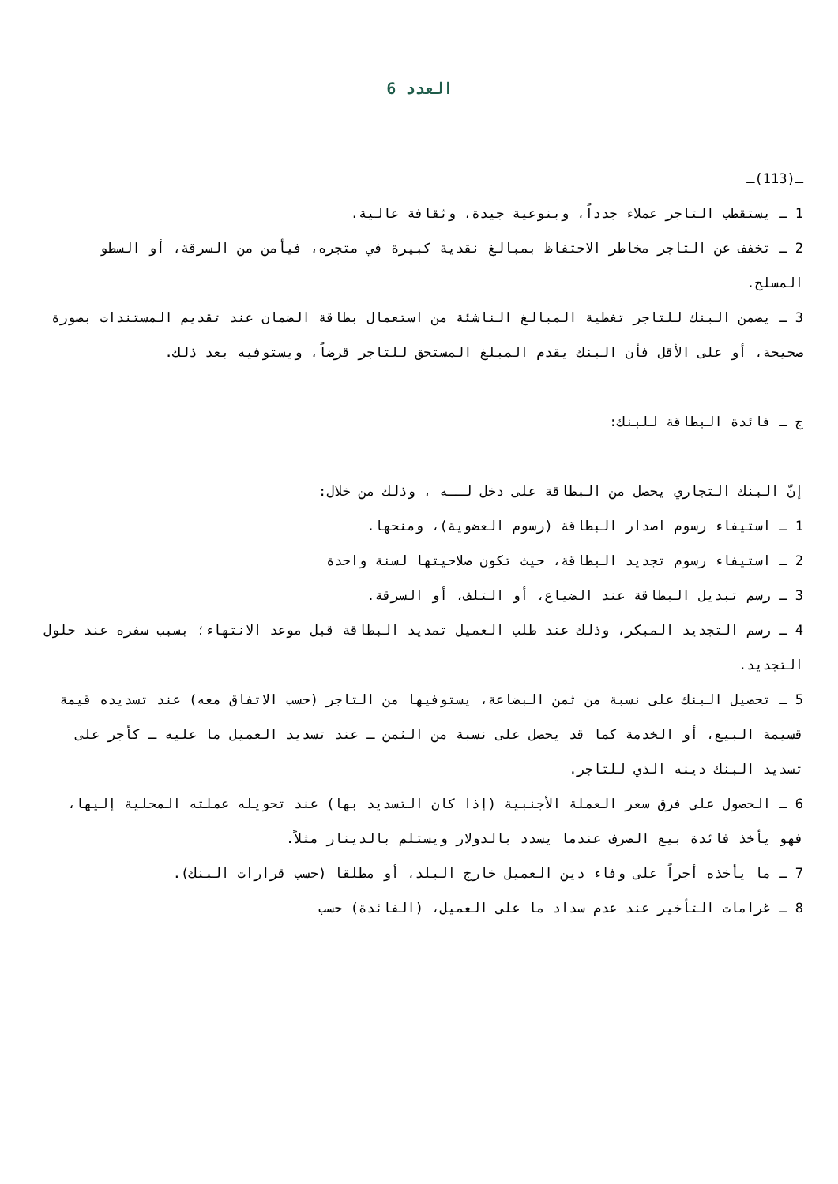العدد 6
ـ(113)ـ
1 ـ يستقطب التاجر عملاء جدداً، وبنوعية جيدة، وثقافة عالية.
2 ـ تخفف عن التاجر مخاطر الاحتفاظ بمبالغ نقدية كبيرة في متجره، فيأمن من السرقة، أو السطو المسلح.
3 ـ يضمن البنك للتاجر تغطية المبالغ الناشئة من استعمال بطاقة الضمان عند تقديم المستندات بصورة صحيحة، أو على الأقل فأن البنك يقدم المبلغ المستحق للتاجر قرضاً، ويستوفيه بعد ذلك.
ج ـ فائدة البطاقة للبنك:
إنّ البنك التجاري يحصل من البطاقة على دخل لــه ، وذلك من خلال:
1 ـ استيفاء رسوم اصدار البطاقة (رسوم العضوية)، ومنحها.
2 ـ استيفاء رسوم تجديد البطاقة، حيث تكون صلاحيتها لسنة واحدة
3 ـ رسم تبديل البطاقة عند الضياع، أو التلف، أو السرقة.
4 ـ رسم التجديد المبكر، وذلك عند طلب العميل تمديد البطاقة قبل موعد الانتهاء؛ بسبب سفره عند حلول التجديد.
5 ـ تحصيل البنك على نسبة من ثمن البضاعة، يستوفيها من التاجر (حسب الاتفاق معه) عند تسديده قيمة قسيمة البيع، أو الخدمة كما قد يحصل على نسبة من الثمن ـ عند تسديد العميل ما عليه ـ كأجر على تسديد البنك دينه الذي للتاجر.
6 ـ الحصول على فرق سعر العملة الأجنبية (إذا كان التسديد بها) عند تحويله عملته المحلية إليها، فهو يأخذ فائدة بيع الصرف عندما يسدد بالدولار ويستلم بالدينار مثلاً.
7 ـ ما يأخذه أجراً على وفاء دين العميل خارج البلد، أو مطلقا (حسب قرارات البنك).
8 ـ غرامات التأخير عند عدم سداد ما على العميل، (الفائدة) حسب